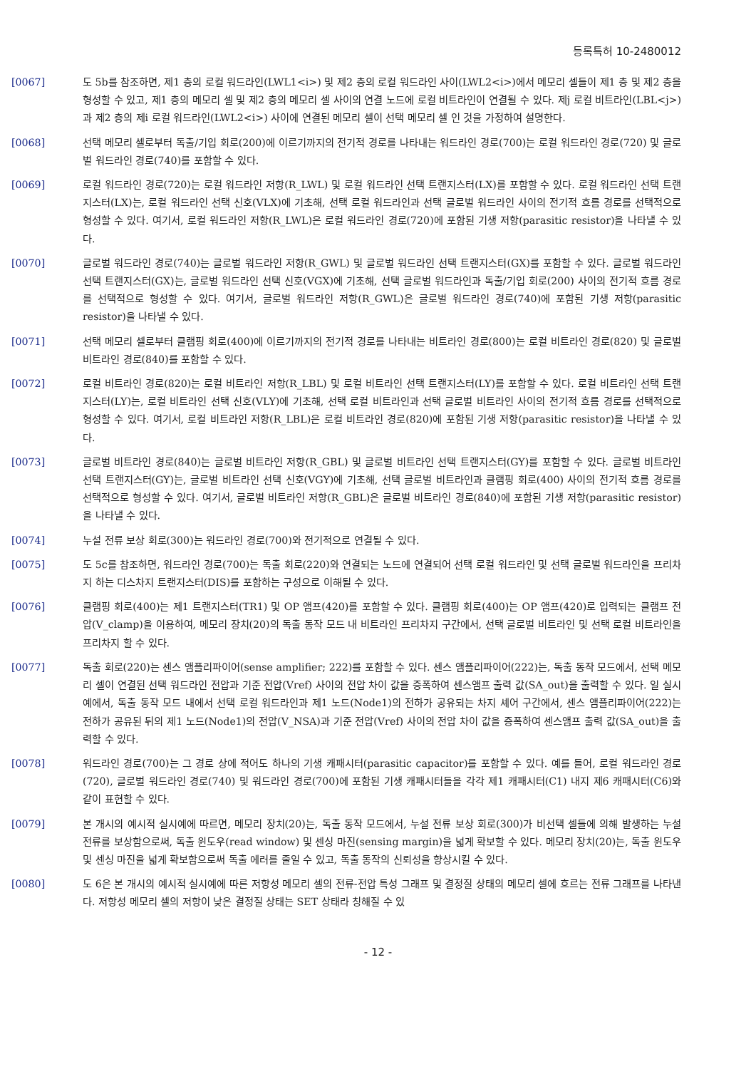등록특허 10-2480012
[0067] 도 5b를 참조하면, 제1 층의 로컬 워드라인(LWL1<i>) 및 제2 층의 로컬 워드라인 사이(LWL2<i>)에서 메모리 셀들이 제1 층 및 제2 층을 형성할 수 있고, 제1 층의 메모리 셀 및 제2 층의 메모리 셀 사이의 연결 노드에 로컬 비트라인이 연결될 수 있다. 제j 로컬 비트라인(LBL<j>)과 제2 층의 제i 로컬 워드라인(LWL2<i>) 사이에 연결된 메모리 셀이 선택 메모리 셀 인 것을 가정하여 설명한다.
[0068] 선택 메모리 셀로부터 독출/기입 회로(200)에 이르기까지의 전기적 경로를 나타내는 워드라인 경로(700)는 로컬 워드라인 경로(720) 및 글로벌 워드라인 경로(740)를 포함할 수 있다.
[0069] 로컬 워드라인 경로(720)는 로컬 워드라인 저항(R_LWL) 및 로컬 워드라인 선택 트랜지스터(LX)를 포함할 수 있다. 로컬 워드라인 선택 트랜지스터(LX)는, 로컬 워드라인 선택 신호(VLX)에 기초해, 선택 로컬 워드라인과 선택 글로벌 워드라인 사이의 전기적 흐름 경로를 선택적으로 형성할 수 있다. 여기서, 로컬 워드라인 저항(R_LWL)은 로컬 워드라인 경로(720)에 포함된 기생 저항(parasitic resistor)을 나타낼 수 있다.
[0070] 글로벌 워드라인 경로(740)는 글로벌 워드라인 저항(R_GWL) 및 글로벌 워드라인 선택 트랜지스터(GX)를 포함할 수 있다. 글로벌 워드라인 선택 트랜지스터(GX)는, 글로벌 워드라인 선택 신호(VGX)에 기초해, 선택 글로벌 워드라인과 독출/기입 회로(200) 사이의 전기적 흐름 경로를 선택적으로 형성할 수 있다. 여기서, 글로벌 워드라인 저항(R_GWL)은 글로벌 워드라인 경로(740)에 포함된 기생 저항(parasitic resistor)을 나타낼 수 있다.
[0071] 선택 메모리 셀로부터 클램핑 회로(400)에 이르기까지의 전기적 경로를 나타내는 비트라인 경로(800)는 로컬 비트라인 경로(820) 및 글로벌 비트라인 경로(840)를 포함할 수 있다.
[0072] 로컬 비트라인 경로(820)는 로컬 비트라인 저항(R_LBL) 및 로컬 비트라인 선택 트랜지스터(LY)를 포함할 수 있다. 로컬 비트라인 선택 트랜지스터(LY)는, 로컬 비트라인 선택 신호(VLY)에 기초해, 선택 로컬 비트라인과 선택 글로벌 비트라인 사이의 전기적 흐름 경로를 선택적으로 형성할 수 있다. 여기서, 로컬 비트라인 저항(R_LBL)은 로컬 비트라인 경로(820)에 포함된 기생 저항(parasitic resistor)을 나타낼 수 있다.
[0073] 글로벌 비트라인 경로(840)는 글로벌 비트라인 저항(R_GBL) 및 글로벌 비트라인 선택 트랜지스터(GY)를 포함할 수 있다. 글로벌 비트라인 선택 트랜지스터(GY)는, 글로벌 비트라인 선택 신호(VGY)에 기초해, 선택 글로벌 비트라인과 클램핑 회로(400) 사이의 전기적 흐름 경로를 선택적으로 형성할 수 있다. 여기서, 글로벌 비트라인 저항(R_GBL)은 글로벌 비트라인 경로(840)에 포함된 기생 저항(parasitic resistor)을 나타낼 수 있다.
[0074] 누설 전류 보상 회로(300)는 워드라인 경로(700)와 전기적으로 연결될 수 있다.
[0075] 도 5c를 참조하면, 워드라인 경로(700)는 독출 회로(220)와 연결되는 노드에 연결되어 선택 로컬 워드라인 및 선택 글로벌 워드라인을 프리차지 하는 디스차지 트랜지스터(DIS)를 포함하는 구성으로 이해될 수 있다.
[0076] 클램핑 회로(400)는 제1 트랜지스터(TR1) 및 OP 앰프(420)를 포함할 수 있다. 클램핑 회로(400)는 OP 앰프(420)로 입력되는 클램프 전압(V_clamp)을 이용하여, 메모리 장치(20)의 독출 동작 모드 내 비트라인 프리차지 구간에서, 선택 글로벌 비트라인 및 선택 로컬 비트라인을 프리차지 할 수 있다.
[0077] 독출 회로(220)는 센스 앰플리파이어(sense amplifier; 222)를 포함할 수 있다. 센스 앰플리파이어(222)는, 독출 동작 모드에서, 선택 메모리 셀이 연결된 선택 워드라인 전압과 기준 전압(Vref) 사이의 전압 차이 값을 증폭하여 센스앰프 출력 값(SA_out)을 출력할 수 있다. 일 실시 예에서, 독출 동작 모드 내에서 선택 로컬 워드라인과 제1 노드(Node1)의 전하가 공유되는 차지 셰어 구간에서, 센스 앰플리파이어(222)는 전하가 공유된 뒤의 제1 노드(Node1)의 전압(V_NSA)과 기준 전압(Vref) 사이의 전압 차이 값을 증폭하여 센스앰프 출력 값(SA_out)을 출력할 수 있다.
[0078] 워드라인 경로(700)는 그 경로 상에 적어도 하나의 기생 캐패시터(parasitic capacitor)를 포함할 수 있다. 예를 들어, 로컬 워드라인 경로(720), 글로벌 워드라인 경로(740) 및 워드라인 경로(700)에 포함된 기생 캐패시터들을 각각 제1 캐패시터(C1) 내지 제6 캐패시터(C6)와 같이 표현할 수 있다.
[0079] 본 개시의 예시적 실시예에 따르면, 메모리 장치(20)는, 독출 동작 모드에서, 누설 전류 보상 회로(300)가 비선택 셀들에 의해 발생하는 누설 전류를 보상함으로써, 독출 윈도우(read window) 및 센싱 마진(sensing margin)을 넓게 확보할 수 있다. 메모리 장치(20)는, 독출 윈도우 및 센싱 마진을 넓게 확보함으로써 독출 에러를 줄일 수 있고, 독출 동작의 신뢰성을 향상시킬 수 있다.
[0080] 도 6은 본 개시의 예시적 실시예에 따른 저항성 메모리 셀의 전류-전압 특성 그래프 및 결정질 상태의 메모리 셀에 흐르는 전류 그래프를 나타낸다. 저항성 메모리 셀의 저항이 낮은 결정질 상태는 SET 상태라 칭해질 수 있
- 12 -